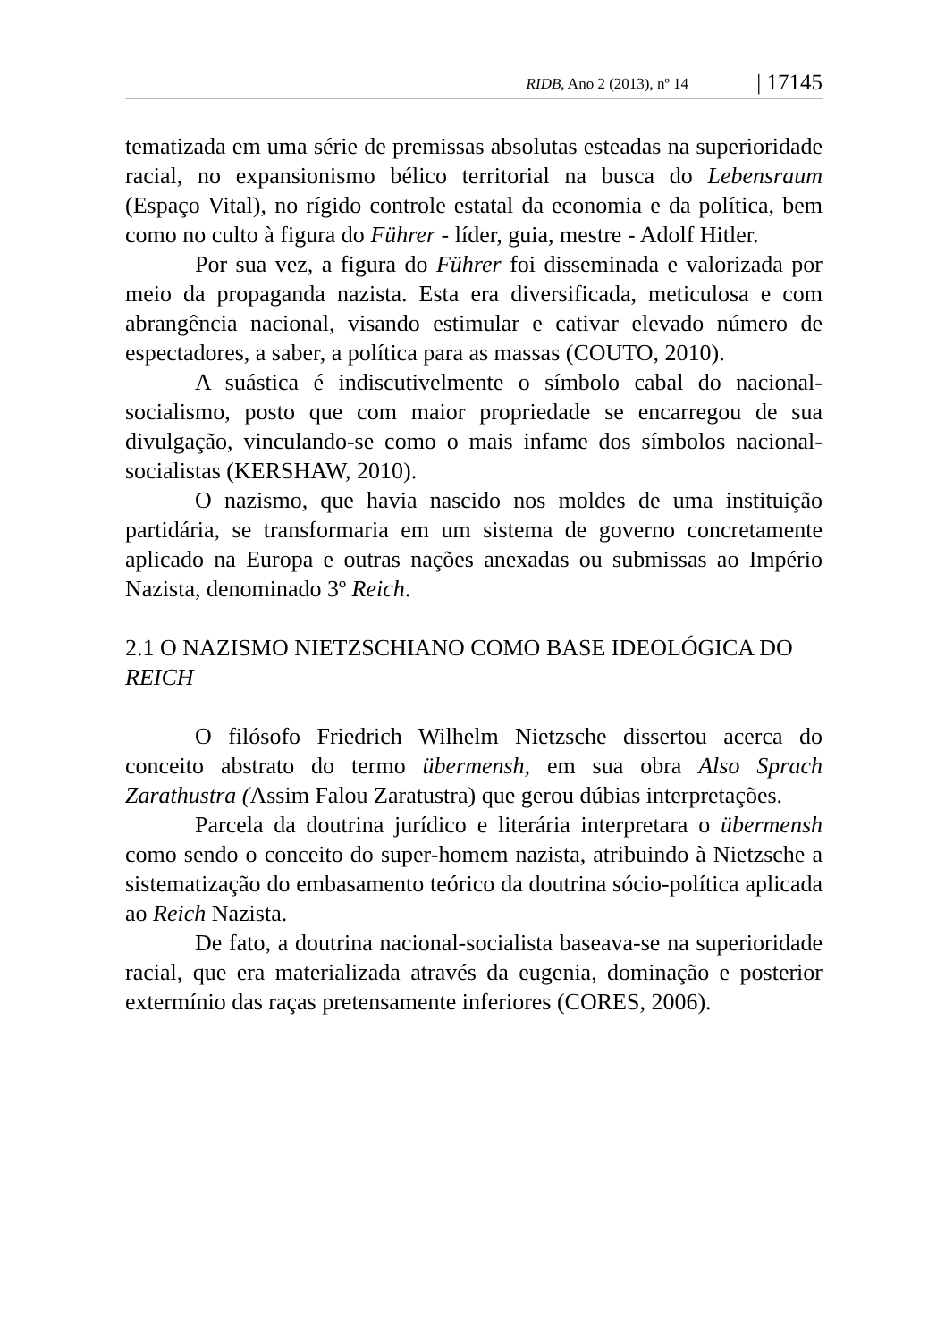RIDB, Ano 2 (2013), nº 14 | 17145
tematizada em uma série de premissas absolutas esteadas na superioridade racial, no expansionismo bélico territorial na busca do Lebensraum (Espaço Vital), no rígido controle estatal da economia e da política, bem como no culto à figura do Führer - líder, guia, mestre - Adolf Hitler.
Por sua vez, a figura do Führer foi disseminada e valorizada por meio da propaganda nazista. Esta era diversificada, meticulosa e com abrangência nacional, visando estimular e cativar elevado número de espectadores, a saber, a política para as massas (COUTO, 2010).
A suástica é indiscutivelmente o símbolo cabal do nacional-socialismo, posto que com maior propriedade se encarregou de sua divulgação, vinculando-se como o mais infame dos símbolos nacional-socialistas (KERSHAW, 2010).
O nazismo, que havia nascido nos moldes de uma instituição partidária, se transformaria em um sistema de governo concretamente aplicado na Europa e outras nações anexadas ou submissas ao Império Nazista, denominado 3º Reich.
2.1 O NAZISMO NIETZSCHIANO COMO BASE IDEOLÓGICA DO REICH
O filósofo Friedrich Wilhelm Nietzsche dissertou acerca do conceito abstrato do termo übermensh, em sua obra Also Sprach Zarathustra (Assim Falou Zaratustra) que gerou dúbias interpretações.
Parcela da doutrina jurídico e literária interpretara o übermensh como sendo o conceito do super-homem nazista, atribuindo à Nietzsche a sistematização do embasamento teórico da doutrina sócio-política aplicada ao Reich Nazista.
De fato, a doutrina nacional-socialista baseava-se na superioridade racial, que era materializada através da eugenia, dominação e posterior extermínio das raças pretensamente inferiores (CORES, 2006).